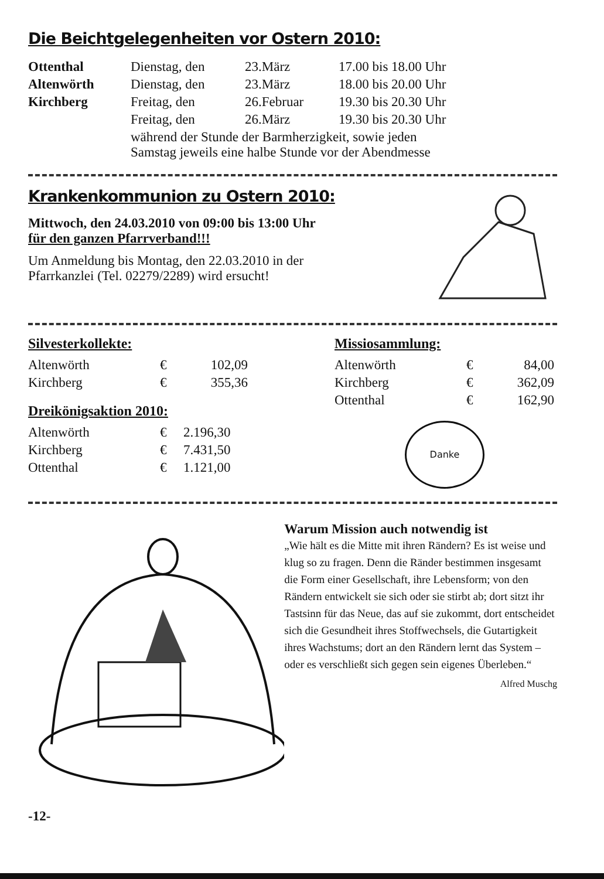Die Beichtgelegenheiten vor Ostern 2010:
| Ottenthal | Dienstag, den | 23.März | 17.00 bis 18.00 Uhr |
| Altenwörth | Dienstag, den | 23.März | 18.00 bis 20.00 Uhr |
| Kirchberg | Freitag, den | 26.Februar | 19.30 bis 20.30 Uhr |
| | Freitag, den | 26.März | 19.30 bis 20.30 Uhr |
| | während der Stunde der Barmherzigkeit, sowie jeden Samstag jeweils eine halbe Stunde vor der Abendmesse | | |
Krankenkommunion zu Ostern 2010:
Mittwoch, den 24.03.2010 von 09:00 bis 13:00 Uhr
für den ganzen Pfarrverband!!!
Um Anmeldung bis Montag, den 22.03.2010 in der
Pfarrkanzlei (Tel. 02279/2289) wird ersucht!
Silvesterkollekte:
| Altenwörth | € | 102,09 |
| Kirchberg | € | 355,36 |
Dreikönigsaktion 2010:
| Altenwörth | € | 2.196,30 |
| Kirchberg | € | 7.431,50 |
| Ottenthal | € | 1.121,00 |
Missiosammlung:
| Altenwörth | € | 84,00 |
| Kirchberg | € | 362,09 |
| Ottenthal | € | 162,90 |
Danke
Warum Mission auch notwendig ist
„Wie hält es die Mitte mit ihren Rändern? Es ist weise und klug so zu fragen. Denn die Ränder bestimmen insgesamt die Form einer Gesellschaft, ihre Lebensform; von den Rändern entwickelt sie sich oder sie stirbt ab; dort sitzt ihr Tastsinn für das Neue, das auf sie zukommt, dort entscheidet sich die Gesundheit ihres Stoffwechsels, die Gutartigkeit ihres Wachstums; dort an den Rändern lernt das System – oder es verschließt sich gegen sein eigenes Überleben.“
Alfred Muschg
-12-